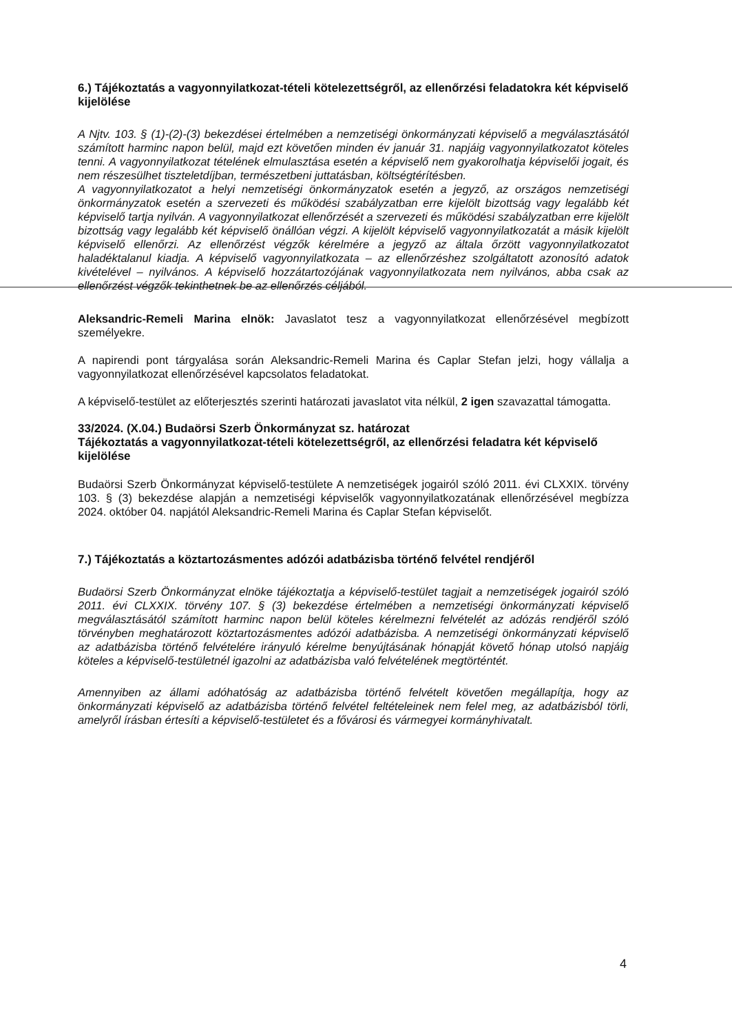6.) Tájékoztatás a vagyonnyilatkozat-tételi kötelezettségről, az ellenőrzési feladatokra két képviselő kijelölése
A Njtv. 103. § (1)-(2)-(3) bekezdései értelmében a nemzetiségi önkormányzati képviselő a megválasztásától számított harminc napon belül, majd ezt követően minden év január 31. napjáig vagyonnyilatkozatot köteles tenni. A vagyonnyilatkozat tételének elmulasztása esetén a képviselő nem gyakorolhatja képviselői jogait, és nem részesülhet tiszteletdíjban, természetbeni juttatásban, költségtérítésben.
A vagyonnyilatkozatot a helyi nemzetiségi önkormányzatok esetén a jegyző, az országos nemzetiségi önkormányzatok esetén a szervezeti és működési szabályzatban erre kijelölt bizottság vagy legalább két képviselő tartja nyilván. A vagyonnyilatkozat ellenőrzését a szervezeti és működési szabályzatban erre kijelölt bizottság vagy legalább két képviselő önállóan végzi. A kijelölt képviselő vagyonnyilatkozatát a másik kijelölt képviselő ellenőrzi. Az ellenőrzést végzők kérelmére a jegyző az általa őrzött vagyonnyilatkozatot haladéktalanul kiadja. A képviselő vagyonnyilatkozata – az ellenőrzéshez szolgáltatott azonosító adatok kivételével – nyilvános. A képviselő hozzátartozójának vagyonnyilatkozata nem nyilvános, abba csak az ellenőrzést végzők tekinthetnek be az ellenőrzés céljából.
Aleksandric-Remeli Marina elnök: Javaslatot tesz a vagyonnyilatkozat ellenőrzésével megbízott személyekre.
A napirendi pont tárgyalása során Aleksandric-Remeli Marina és Caplar Stefan jelzi, hogy vállalja a vagyonnyilatkozat ellenőrzésével kapcsolatos feladatokat.
A képviselő-testület az előterjesztés szerinti határozati javaslatot vita nélkül, 2 igen szavazattal támogatta.
33/2024. (X.04.) Budaörsi Szerb Önkormányzat sz. határozat
Tájékoztatás a vagyonnyilatkozat-tételi kötelezettségről, az ellenőrzési feladatra két képviselő kijelölése
Budaörsi Szerb Önkormányzat képviselő-testülete A nemzetiségek jogairól szóló 2011. évi CLXXIX. törvény 103. § (3) bekezdése alapján a nemzetiségi képviselők vagyonnyilatkozatának ellenőrzésével megbízza 2024. október 04. napjától Aleksandric-Remeli Marina és Caplar Stefan képviselőt.
7.) Tájékoztatás a köztartozásmentes adózói adatbázisba történő felvétel rendjéről
Budaörsi Szerb Önkormányzat elnöke tájékoztatja a képviselő-testület tagjait a nemzetiségek jogairól szóló 2011. évi CLXXIX. törvény 107. § (3) bekezdése értelmében a nemzetiségi önkormányzati képviselő megválasztásától számított harminc napon belül köteles kérelmezni felvételét az adózás rendjéről szóló törvényben meghatározott köztartozásmentes adózói adatbázisba. A nemzetiségi önkormányzati képviselő az adatbázisba történő felvételére irányuló kérelme benyújtásának hónapját követő hónap utolsó napjáig köteles a képviselő-testületnél igazolni az adatbázisba való felvételének megtörténtét.
Amennyiben az állami adóhatóság az adatbázisba történő felvételt követően megállapítja, hogy az önkormányzati képviselő az adatbázisba történő felvétel feltételeinek nem felel meg, az adatbázisból törli, amelyről írásban értesíti a képviselő-testületet és a fővárosi és vármegyei kormányhivatalt.
4